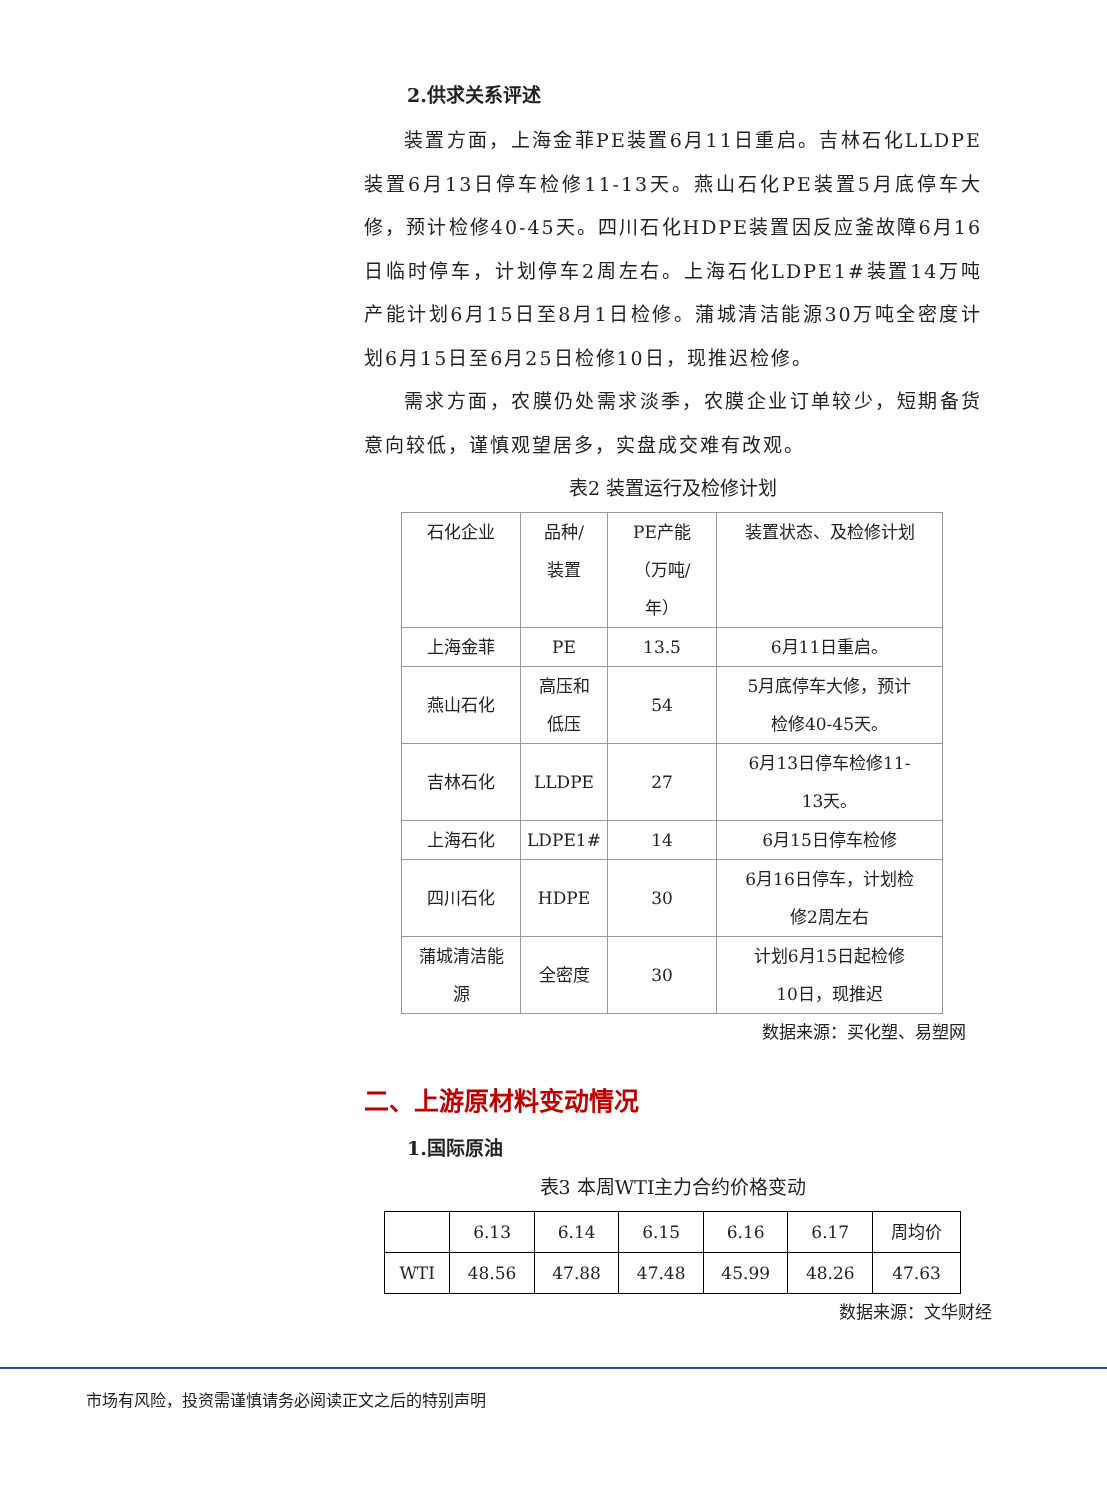2.供求关系评述
装置方面，上海金菲PE装置6月11日重启。吉林石化LLDPE装置6月13日停车检修11-13天。燕山石化PE装置5月底停车大修，预计检修40-45天。四川石化HDPE装置因反应釜故障6月16日临时停车，计划停车2周左右。上海石化LDPE1#装置14万吨产能计划6月15日至8月1日检修。蒲城清洁能源30万吨全密度计划6月15日至6月25日检修10日，现推迟检修。
需求方面，农膜仍处需求淡季，农膜企业订单较少，短期备货意向较低，谨慎观望居多，实盘成交难有改观。
表2 装置运行及检修计划
| 石化企业 | 品种/ 装置 | PE产能 （万吨/ 年） | 装置状态、及检修计划 |
| 上海金菲 | PE | 13.5 | 6月11日重启。 |
| 燕山石化 | 高压和 低压 | 54 | 5月底停车大修，预计 检修40-45天。 |
| 吉林石化 | LLDPE | 27 | 6月13日停车检修11- 13天。 |
| 上海石化 | LDPE1# | 14 | 6月15日停车检修 |
| 四川石化 | HDPE | 30 | 6月16日停车，计划检 修2周左右 |
| 蒲城清洁能 源 | 全密度 | 30 | 计划6月15日起检修 10日，现推迟 |
数据来源：买化塑、易塑网
二、上游原材料变动情况
1.国际原油
表3 本周WTI主力合约价格变动
| | 6.13 | 6.14 | 6.15 | 6.16 | 6.17 | 周均价 |
| WTI | 48.56 | 47.88 | 47.48 | 45.99 | 48.26 | 47.63 |
数据来源：文华财经
市场有风险，投资需谨慎请务必阅读正文之后的特别声明